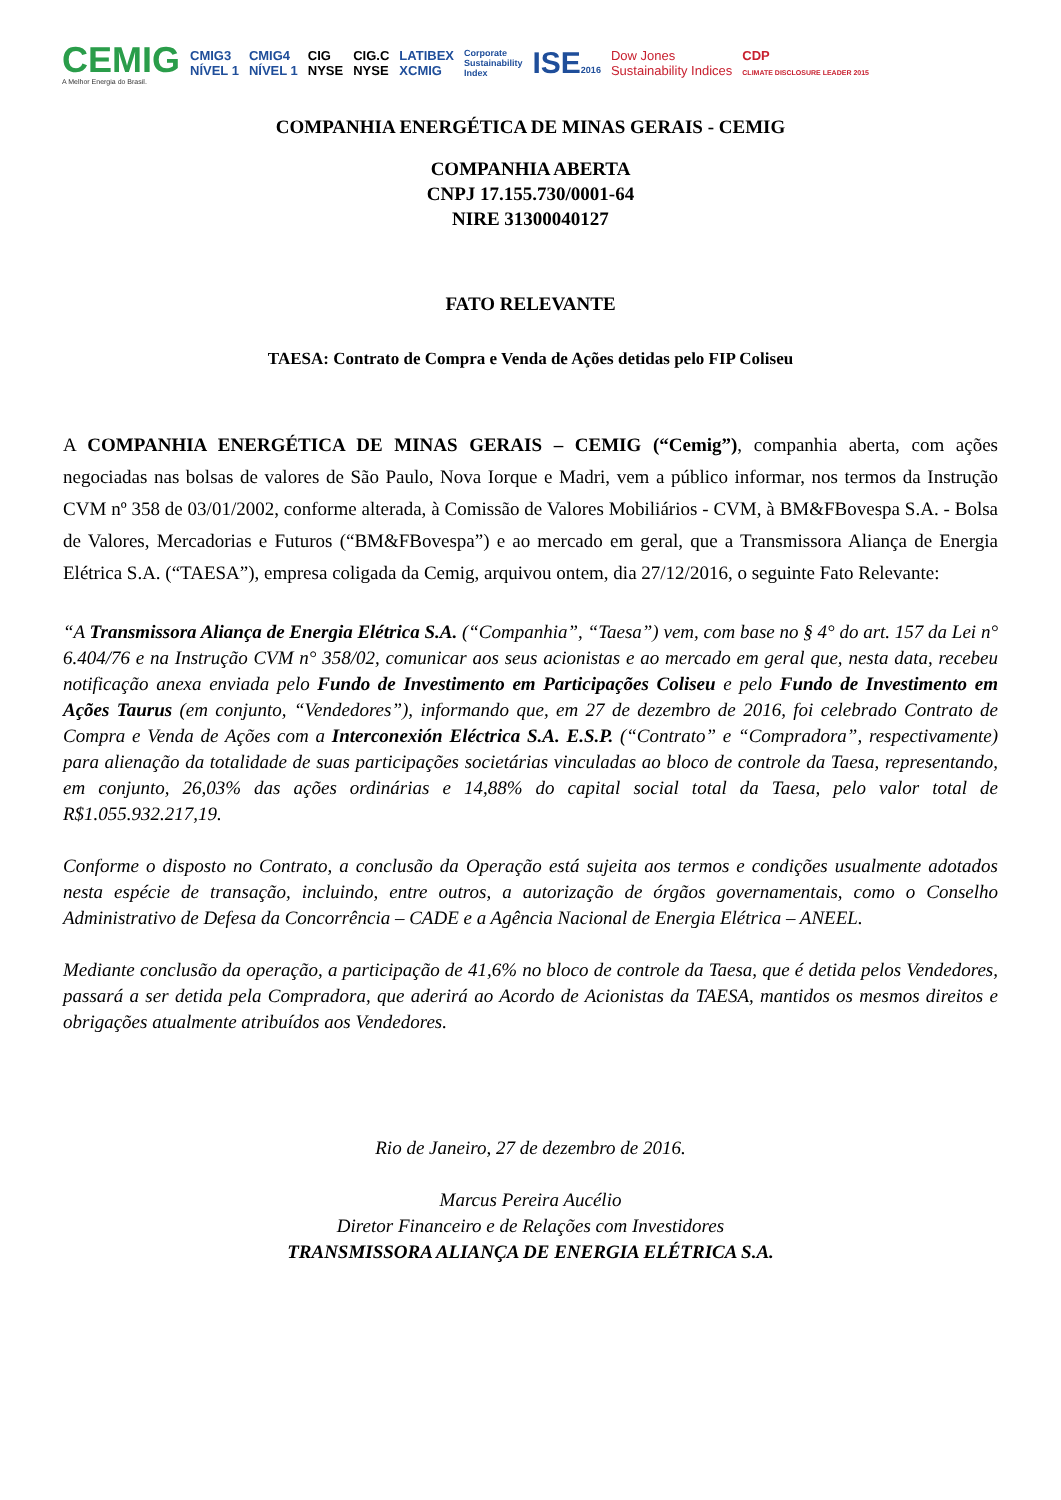CEMIG
A Melhor Energia do Brasil.
CMIG3
NÍVEL 1
CMIG4
NÍVEL 1
CIG
NYSE
CIG.C
NYSE
LATIBEX
XCMIG
Corporate
Sustainability
Index
ISE2016
Dow Jones
Sustainability Indices
CDP
CLIMATE DISCLOSURE LEADER 2015
COMPANHIA ENERGÉTICA DE MINAS GERAIS - CEMIG
COMPANHIA ABERTA
CNPJ 17.155.730/0001-64
NIRE 31300040127
FATO RELEVANTE
TAESA: Contrato de Compra e Venda de Ações detidas pelo FIP Coliseu
A COMPANHIA ENERGÉTICA DE MINAS GERAIS – CEMIG (“Cemig”), companhia aberta, com ações negociadas nas bolsas de valores de São Paulo, Nova Iorque e Madri, vem a público informar, nos termos da Instrução CVM nº 358 de 03/01/2002, conforme alterada, à Comissão de Valores Mobiliários - CVM, à BM&FBovespa S.A. - Bolsa de Valores, Mercadorias e Futuros (“BM&FBovespa”) e ao mercado em geral, que a Transmissora Aliança de Energia Elétrica S.A. (“TAESA”), empresa coligada da Cemig, arquivou ontem, dia 27/12/2016, o seguinte Fato Relevante:
“A Transmissora Aliança de Energia Elétrica S.A. (“Companhia”, “Taesa”) vem, com base no § 4° do art. 157 da Lei n° 6.404/76 e na Instrução CVM n° 358/02, comunicar aos seus acionistas e ao mercado em geral que, nesta data, recebeu notificação anexa enviada pelo Fundo de Investimento em Participações Coliseu e pelo Fundo de Investimento em Ações Taurus (em conjunto, “Vendedores”), informando que, em 27 de dezembro de 2016, foi celebrado Contrato de Compra e Venda de Ações com a Interconexión Eléctrica S.A. E.S.P. (“Contrato” e “Compradora”, respectivamente) para alienação da totalidade de suas participações societárias vinculadas ao bloco de controle da Taesa, representando, em conjunto, 26,03% das ações ordinárias e 14,88% do capital social total da Taesa, pelo valor total de R$1.055.932.217,19.
Conforme o disposto no Contrato, a conclusão da Operação está sujeita aos termos e condições usualmente adotados nesta espécie de transação, incluindo, entre outros, a autorização de órgãos governamentais, como o Conselho Administrativo de Defesa da Concorrência – CADE e a Agência Nacional de Energia Elétrica – ANEEL.
Mediante conclusão da operação, a participação de 41,6% no bloco de controle da Taesa, que é detida pelos Vendedores, passará a ser detida pela Compradora, que aderirá ao Acordo de Acionistas da TAESA, mantidos os mesmos direitos e obrigações atualmente atribuídos aos Vendedores.
Rio de Janeiro, 27 de dezembro de 2016.
Marcus Pereira Aucélio
Diretor Financeiro e de Relações com Investidores
TRANSMISSORA ALIANÇA DE ENERGIA ELÉTRICA S.A.